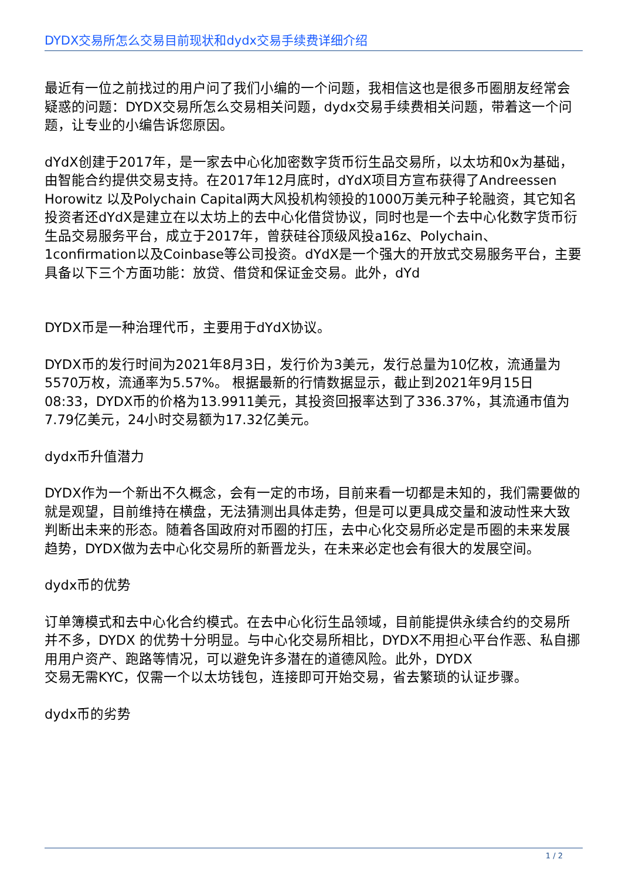DYDX交易所怎么交易目前现状和dydx交易手续费详细介绍
最近有一位之前找过的用户问了我们小编的一个问题，我相信这也是很多币圈朋友经常会疑惑的问题：DYDX交易所怎么交易相关问题，dydx交易手续费相关问题，带着这一个问题，让专业的小编告诉您原因。
dYdX创建于2017年，是一家去中心化加密数字货币衍生品交易所，以太坊和0x为基础，由智能合约提供交易支持。在2017年12月底时，dYdX项目方宣布获得了Andreessen Horowitz 以及Polychain Capital两大风投机构领投的1000万美元种子轮融资，其它知名投资者还dYdX是建立在以太坊上的去中心化借贷协议，同时也是一个去中心化数字货币衍生品交易服务平台，成立于2017年，曾获硅谷顶级风投a16z、Polychain、1confirmation以及Coinbase等公司投资。dYdX是一个强大的开放式交易服务平台，主要具备以下三个方面功能：放贷、借贷和保证金交易。此外，dYd
DYDX币是一种治理代币，主要用于dYdX协议。
DYDX币的发行时间为2021年8月3日，发行价为3美元，发行总量为10亿枚，流通量为5570万枚，流通率为5.57%。 根据最新的行情数据显示，截止到2021年9月15日08:33，DYDX币的价格为13.9911美元，其投资回报率达到了336.37%，其流通市值为7.79亿美元，24小时交易额为17.32亿美元。
dydx币升值潜力
DYDX作为一个新出不久概念，会有一定的市场，目前来看一切都是未知的，我们需要做的就是观望，目前维持在横盘，无法猜测出具体走势，但是可以更具成交量和波动性来大致判断出未来的形态。随着各国政府对币圈的打压，去中心化交易所必定是币圈的未来发展趋势，DYDX做为去中心化交易所的新晋龙头，在未来必定也会有很大的发展空间。
dydx币的优势
订单簿模式和去中心化合约模式。在去中心化衍生品领域，目前能提供永续合约的交易所并不多，DYDX 的优势十分明显。与中心化交易所相比，DYDX不用担心平台作恶、私自挪用用户资产、跑路等情况，可以避免许多潜在的道德风险。此外，DYDX
交易无需KYC，仅需一个以太坊钱包，连接即可开始交易，省去繁琐的认证步骤。
dydx币的劣势
1 / 2